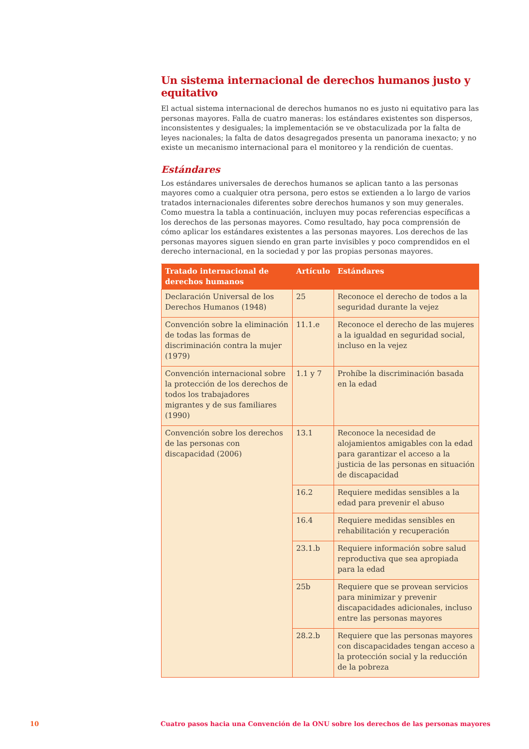Un sistema internacional de derechos humanos justo y equitativo
El actual sistema internacional de derechos humanos no es justo ni equitativo para las personas mayores. Falla de cuatro maneras: los estándares existentes son dispersos, inconsistentes y desiguales; la implementación se ve obstaculizada por la falta de leyes nacionales; la falta de datos desagregados presenta un panorama inexacto; y no existe un mecanismo internacional para el monitoreo y la rendición de cuentas.
Estándares
Los estándares universales de derechos humanos se aplican tanto a las personas mayores como a cualquier otra persona, pero estos se extienden a lo largo de varios tratados internacionales diferentes sobre derechos humanos y son muy generales. Como muestra la tabla a continuación, incluyen muy pocas referencias específicas a los derechos de las personas mayores. Como resultado, hay poca comprensión de cómo aplicar los estándares existentes a las personas mayores. Los derechos de las personas mayores siguen siendo en gran parte invisibles y poco comprendidos en el derecho internacional, en la sociedad y por las propias personas mayores.
| Tratado internacional de derechos humanos | Artículo | Estándares |
| --- | --- | --- |
| Declaración Universal de los Derechos Humanos (1948) | 25 | Reconoce el derecho de todos a la seguridad durante la vejez |
| Convención sobre la eliminación de todas las formas de discriminación contra la mujer (1979) | 11.1.e | Reconoce el derecho de las mujeres a la igualdad en seguridad social, incluso en la vejez |
| Convención internacional sobre la protección de los derechos de todos los trabajadores migrantes y de sus familiares (1990) | 1.1 y 7 | Prohíbe la discriminación basada en la edad |
| Convención sobre los derechos de las personas con discapacidad (2006) | 13.1 | Reconoce la necesidad de alojamientos amigables con la edad para garantizar el acceso a la justicia de las personas en situación de discapacidad |
| | 16.2 | Requiere medidas sensibles a la edad para prevenir el abuso |
| | 16.4 | Requiere medidas sensibles en rehabilitación y recuperación |
| | 23.1.b | Requiere información sobre salud reproductiva que sea apropiada para la edad |
| | 25b | Requiere que se provean servicios para minimizar y prevenir discapacidades adicionales, incluso entre las personas mayores |
| | 28.2.b | Requiere que las personas mayores con discapacidades tengan acceso a la protección social y la reducción de la pobreza |
10 Cuatro pasos hacia una Convención de la ONU sobre los derechos de las personas mayores